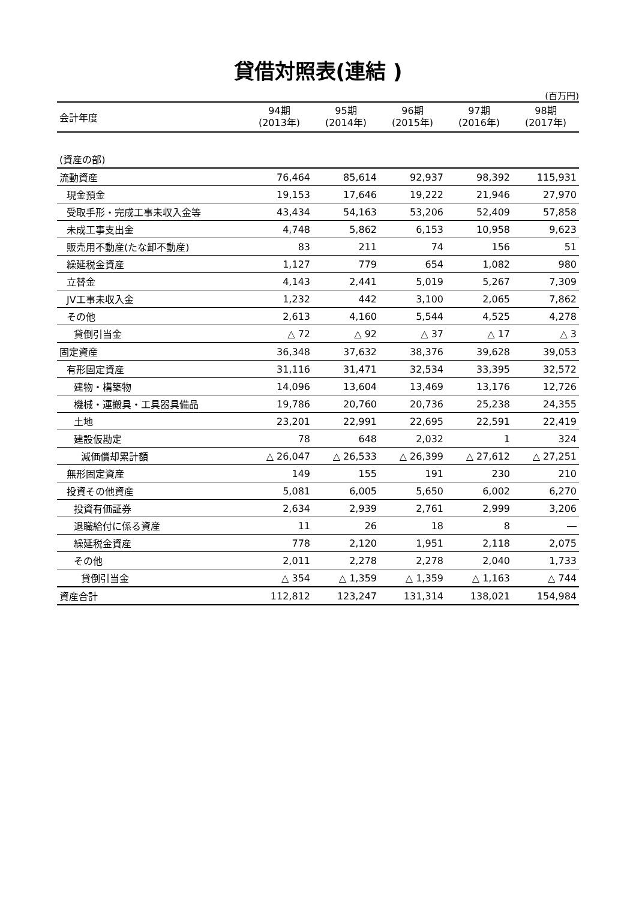貸借対照表(連結 )
(百万円)
| 会計年度 | 94期 (2013年) | 95期 (2014年) | 96期 (2015年) | 97期 (2016年) | 98期 (2017年) |
| --- | --- | --- | --- | --- | --- |
| (資産の部) | | | | | |
| 流動資産 | 76,464 | 85,614 | 92,937 | 98,392 | 115,931 |
| 現金預金 | 19,153 | 17,646 | 19,222 | 21,946 | 27,970 |
| 受取手形・完成工事未収入金等 | 43,434 | 54,163 | 53,206 | 52,409 | 57,858 |
| 未成工事支出金 | 4,748 | 5,862 | 6,153 | 10,958 | 9,623 |
| 販売用不動産(たな卸不動産) | 83 | 211 | 74 | 156 | 51 |
| 繰延税金資産 | 1,127 | 779 | 654 | 1,082 | 980 |
| 立替金 | 4,143 | 2,441 | 5,019 | 5,267 | 7,309 |
| JV工事未収入金 | 1,232 | 442 | 3,100 | 2,065 | 7,862 |
| その他 | 2,613 | 4,160 | 5,544 | 4,525 | 4,278 |
| 貸倒引当金 | △ 72 | △ 92 | △ 37 | △ 17 | △ 3 |
| 固定資産 | 36,348 | 37,632 | 38,376 | 39,628 | 39,053 |
| 有形固定資産 | 31,116 | 31,471 | 32,534 | 33,395 | 32,572 |
| 建物・構築物 | 14,096 | 13,604 | 13,469 | 13,176 | 12,726 |
| 機械・運搬具・工具器具備品 | 19,786 | 20,760 | 20,736 | 25,238 | 24,355 |
| 土地 | 23,201 | 22,991 | 22,695 | 22,591 | 22,419 |
| 建設仮勘定 | 78 | 648 | 2,032 | 1 | 324 |
| 減価償却累計額 | △ 26,047 | △ 26,533 | △ 26,399 | △ 27,612 | △ 27,251 |
| 無形固定資産 | 149 | 155 | 191 | 230 | 210 |
| 投資その他資産 | 5,081 | 6,005 | 5,650 | 6,002 | 6,270 |
| 投資有価証券 | 2,634 | 2,939 | 2,761 | 2,999 | 3,206 |
| 退職給付に係る資産 | 11 | 26 | 18 | 8 | ― |
| 繰延税金資産 | 778 | 2,120 | 1,951 | 2,118 | 2,075 |
| その他 | 2,011 | 2,278 | 2,278 | 2,040 | 1,733 |
| 貸倒引当金 | △ 354 | △ 1,359 | △ 1,359 | △ 1,163 | △ 744 |
| 資産合計 | 112,812 | 123,247 | 131,314 | 138,021 | 154,984 |